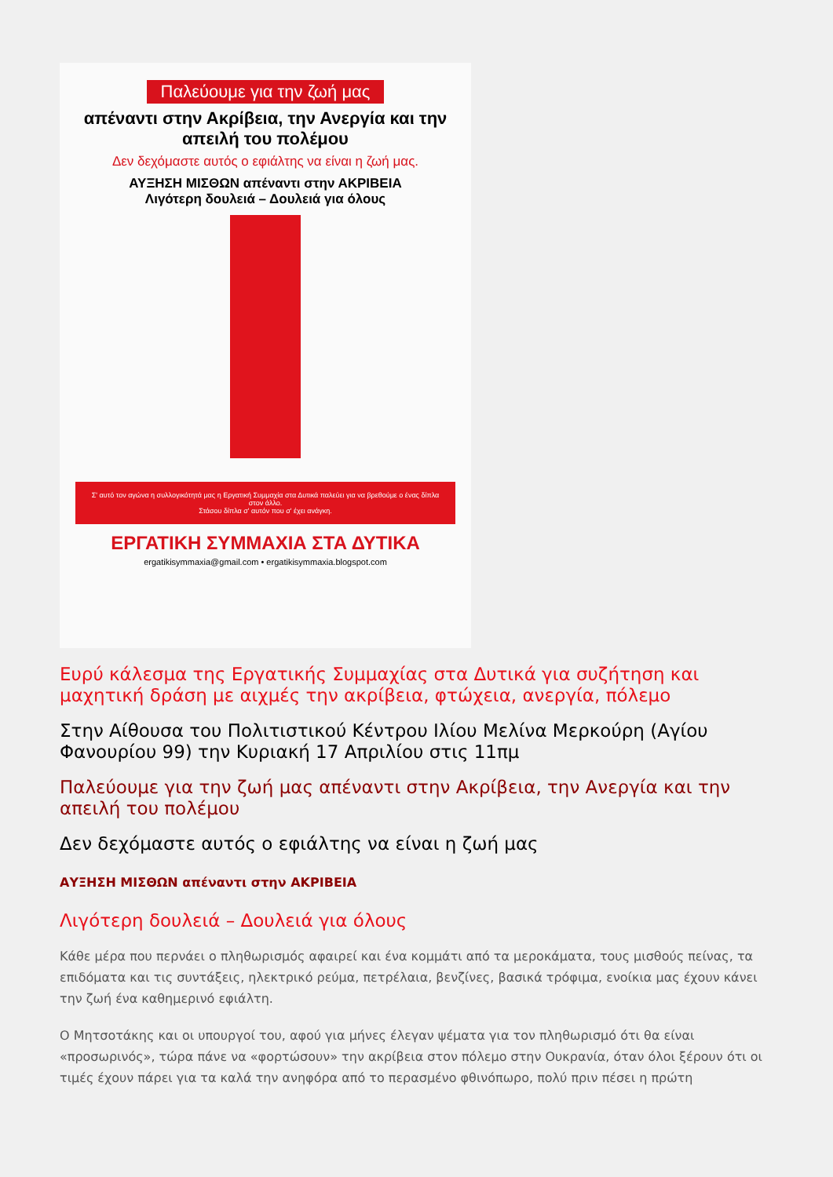Παλεύουμε για την ζωή μας
απέναντι στην Ακρίβεια, την Ανεργία και την απειλή του πολέμου
Δεν δεχόμαστε αυτός ο εφιάλτης να είναι η ζωή μας.
ΑΥΞΗΣΗ ΜΙΣΘΩΝ απέναντι στην ΑΚΡΙΒΕΙΑ
Λιγότερη δουλειά – Δουλειά για όλους
Σ' αυτό τον αγώνα η συλλογικότητά μας η Εργατική Συμμαχία στα Δυτικά παλεύει για να βρεθούμε ο ένας δίπλα στον άλλο.
Στάσου δίπλα σ' αυτόν που σ' έχει ανάγκη.
ΕΡΓΑΤΙΚΗ ΣΥΜΜΑΧΙΑ ΣΤΑ ΔΥΤΙΚΑ
ergatikisymmaxia@gmail.com • ergatikisymmaxia.blogspot.com
Ευρύ κάλεσμα της Εργατικής Συμμαχίας στα Δυτικά για συζήτηση και μαχητική δράση με αιχμές την ακρίβεια, φτώχεια, ανεργία, πόλεμο
Στην Αίθουσα του Πολιτιστικού Κέντρου Ιλίου Μελίνα Μερκούρη (Αγίου Φανουρίου 99) την Κυριακή 17 Απριλίου στις 11πμ
Παλεύουμε για την ζωή μας απέναντι στην Ακρίβεια, την Ανεργία και την απειλή του πολέμου
Δεν δεχόμαστε αυτός ο εφιάλτης να είναι η ζωή μας
ΑΥΞΗΣΗ ΜΙΣΘΩΝ απέναντι στην ΑΚΡΙΒΕΙΑ
Λιγότερη δουλειά – Δουλειά για όλους
Κάθε μέρα που περνάει ο πληθωρισμός αφαιρεί και ένα κομμάτι από τα μεροκάματα, τους μισθούς πείνας, τα επιδόματα και τις συντάξεις, ηλεκτρικό ρεύμα, πετρέλαια, βενζίνες, βασικά τρόφιμα, ενοίκια μας έχουν κάνει την ζωή ένα καθημερινό εφιάλτη.
Ο Μητσοτάκης και οι υπουργοί του, αφού για μήνες έλεγαν ψέματα για τον πληθωρισμό ότι θα είναι «προσωρινός», τώρα πάνε να «φορτώσουν» την ακρίβεια στον πόλεμο στην Ουκρανία, όταν όλοι ξέρουν ότι οι τιμές έχουν πάρει για τα καλά την ανηφόρα από το περασμένο φθινόπωρο, πολύ πριν πέσει η πρώτη